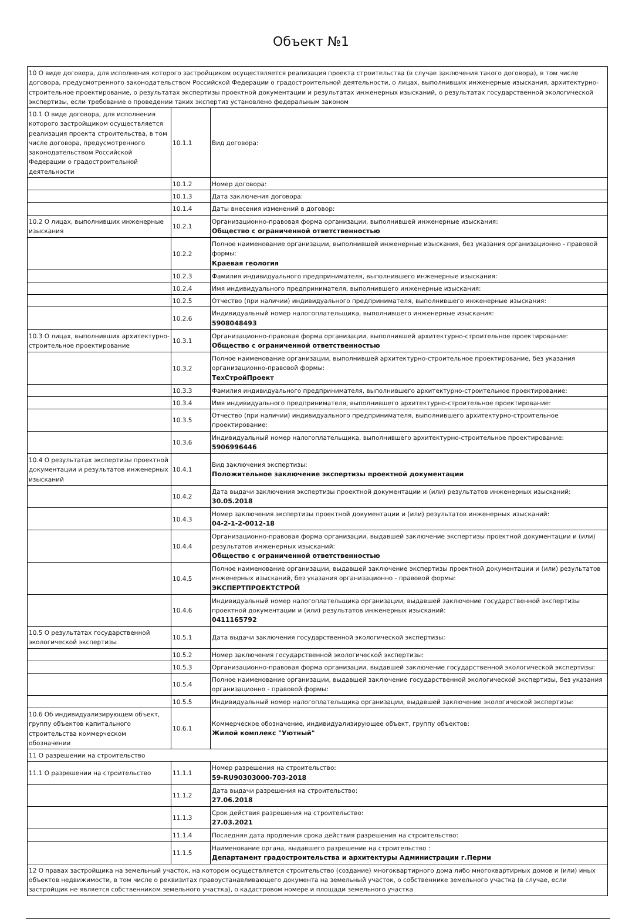Объект №1
| 10 О виде договора, для исполнения которого застройщиком осуществляется реализация проекта строительства (в случае заключения такого договора), в том числе договора, предусмотренного законодательством Российской Федерации о градостроительной деятельности, о лицах, выполнивших инженерные изыскания, архитектурно-строительное проектирование, о результатах экспертизы проектной документации и результатах инженерных изысканий, о результатах государственной экологической экспертизы, если требование о проведении таких экспертиз установлено федеральным законом | | |
| 10.1 О виде договора, для исполнения которого застройщиком осуществляется реализация проекта строительства, в том числе договора, предусмотренного законодательством Российской Федерации о градостроительной деятельности | 10.1.1 | Вид договора: |
| | 10.1.2 | Номер договора: |
| | 10.1.3 | Дата заключения договора: |
| | 10.1.4 | Даты внесения изменений в договор: |
| 10.2 О лицах, выполнивших инженерные изыскания | 10.2.1 | Организационно-правовая форма организации, выполнившей инженерные изыскания: Общество с ограниченной ответственностью |
| | 10.2.2 | Полное наименование организации, выполнившей инженерные изыскания, без указания организационно - правовой формы: Краевая геология |
| | 10.2.3 | Фамилия индивидуального предпринимателя, выполнившего инженерные изыскания: |
| | 10.2.4 | Имя индивидуального предпринимателя, выполнившего инженерные изыскания: |
| | 10.2.5 | Отчество (при наличии) индивидуального предпринимателя, выполнившего инженерные изыскания: |
| | 10.2.6 | Индивидуальный номер налогоплательщика, выполнившего инженерные изыскания: 5908048493 |
| 10.3 О лицах, выполнивших архитектурно-строительное проектирование | 10.3.1 | Организационно-правовая форма организации, выполнившей архитектурно-строительное проектирование: Общество с ограниченной ответственностью |
| | 10.3.2 | Полное наименование организации, выполнившей архитектурно-строительное проектирование, без указания организационно-правовой формы: ТехСтройПроект |
| | 10.3.3 | Фамилия индивидуального предпринимателя, выполнившего архитектурно-строительное проектирование: |
| | 10.3.4 | Имя индивидуального предпринимателя, выполнившего архитектурно-строительное проектирование: |
| | 10.3.5 | Отчество (при наличии) индивидуального предпринимателя, выполнившего архитектурно-строительное проектирование: |
| | 10.3.6 | Индивидуальный номер налогоплательщика, выполнившего архитектурно-строительное проектирование: 5906996446 |
| 10.4 О результатах экспертизы проектной документации и результатов инженерных изысканий | 10.4.1 | Вид заключения экспертизы: Положительное заключение экспертизы проектной документации |
| | 10.4.2 | Дата выдачи заключения экспертизы проектной документации и (или) результатов инженерных изысканий: 30.05.2018 |
| | 10.4.3 | Номер заключения экспертизы проектной документации и (или) результатов инженерных изысканий: 04-2-1-2-0012-18 |
| | 10.4.4 | Организационно-правовая форма организации, выдавшей заключение экспертизы проектной документации и (или) результатов инженерных изысканий: Общество с ограниченной ответственностью |
| | 10.4.5 | Полное наименование организации, выдавшей заключение экспертизы проектной документации и (или) результатов инженерных изысканий, без указания организационно - правовой формы: ЭКСПЕРТПРОЕКТСТРОЙ |
| | 10.4.6 | Индивидуальный номер налогоплательщика организации, выдавшей заключение государственной экспертизы проектной документации и (или) результатов инженерных изысканий: 0411165792 |
| 10.5 О результатах государственной экологической экспертизы | 10.5.1 | Дата выдачи заключения государственной экологической экспертизы: |
| | 10.5.2 | Номер заключения государственной экологической экспертизы: |
| | 10.5.3 | Организационно-правовая форма организации, выдавшей заключение государственной экологической экспертизы: |
| | 10.5.4 | Полное наименование организации, выдавшей заключение государственной экологической экспертизы, без указания организационно - правовой формы: |
| | 10.5.5 | Индивидуальный номер налогоплательщика организации, выдавшей заключение экологической экспертизы: |
| 10.6 Об индивидуализирующем объект, группу объектов капитального строительства коммерческом обозначении | 10.6.1 | Коммерческое обозначение, индивидуализирующее объект, группу объектов: Жилой комплекс "Уютный" |
| 11 О разрешении на строительство | | |
| 11.1 О разрешении на строительство | 11.1.1 | Номер разрешения на строительство: 59-RU90303000-703-2018 |
| | 11.1.2 | Дата выдачи разрешения на строительство: 27.06.2018 |
| | 11.1.3 | Срок действия разрешения на строительство: 27.03.2021 |
| | 11.1.4 | Последняя дата продления срока действия разрешения на строительство: |
| | 11.1.5 | Наименование органа, выдавшего разрешение на строительство : Департамент градостроительства и архитектуры Администрации г.Перми |
| 12 О правах застройщика на земельный участок, на котором осуществляется строительство (создание) многоквартирного дома либо многоквартирных домов и (или) иных объектов недвижимости, в том числе о реквизитах правоустанавливающего документа на земельный участок, о собственнике земельного участка (в случае, если застройщик не является собственником земельного участка), о кадастровом номере и площади земельного участка | | |